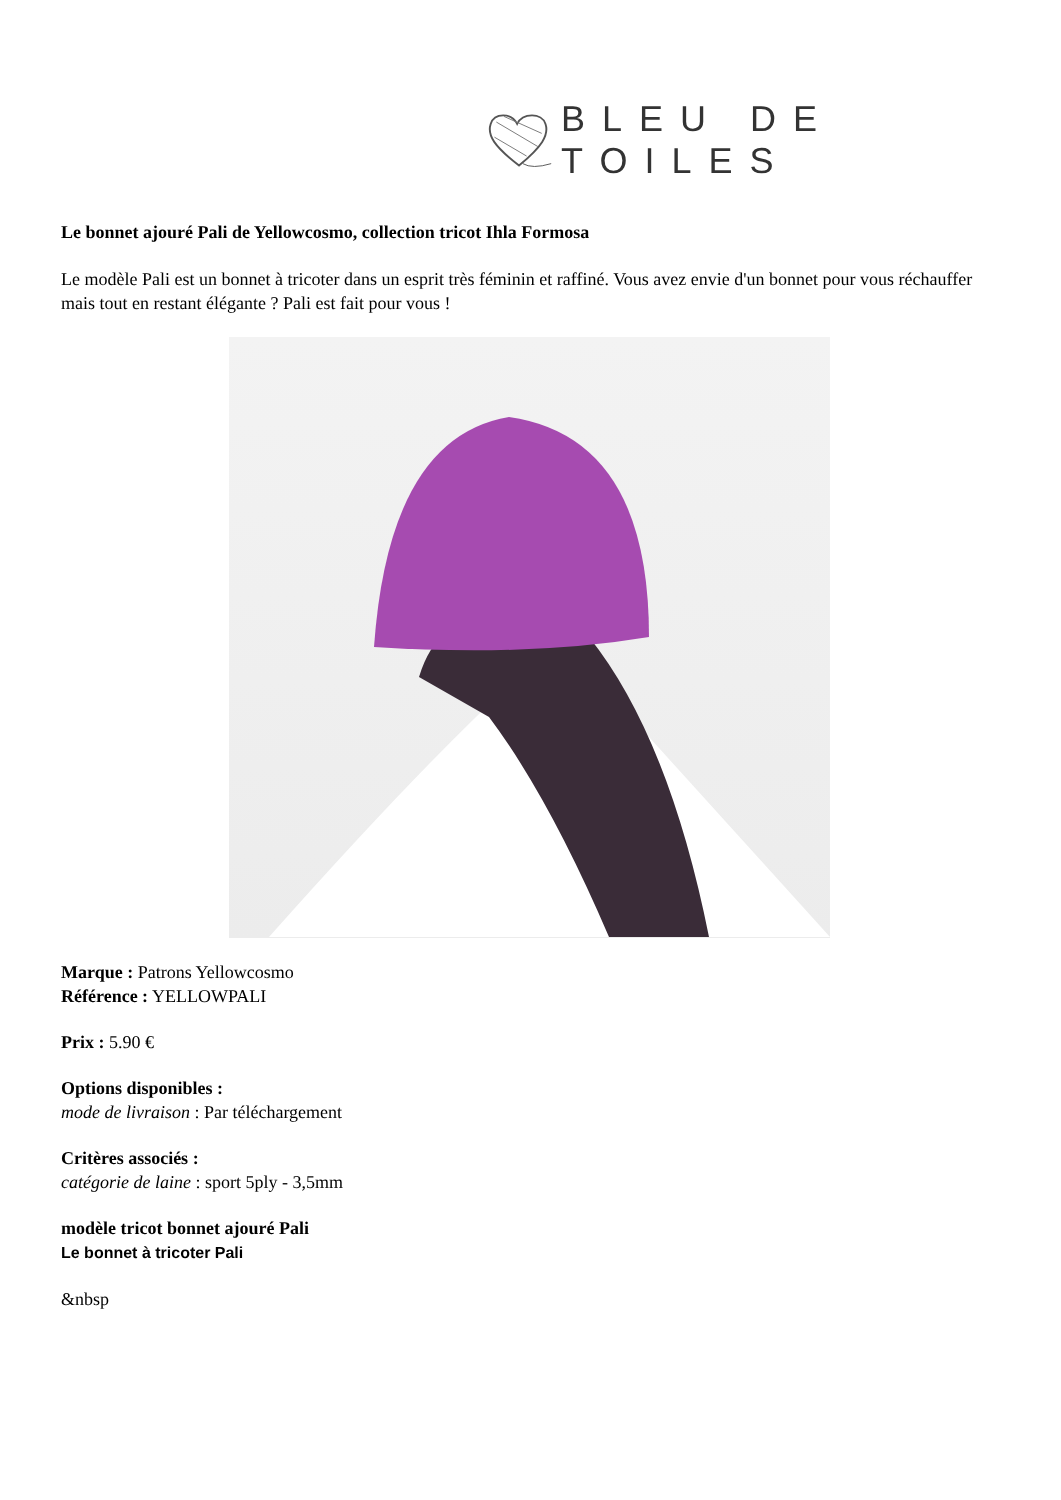BLEU DE TOILES
Le bonnet ajouré Pali de Yellowcosmo, collection tricot Ihla Formosa
Le modèle Pali est un bonnet à tricoter dans un esprit très féminin et raffiné. Vous avez envie d'un bonnet pour vous réchauffer mais tout en restant élégante ? Pali est fait pour vous !
Marque : Patrons Yellowcosmo
Référence : YELLOWPALI
Prix : 5.90 €
Options disponibles :
mode de livraison : Par téléchargement
Critères associés :
catégorie de laine : sport 5ply - 3,5mm
modèle tricot bonnet ajouré Pali
Le bonnet à tricoter Pali
&nbsp